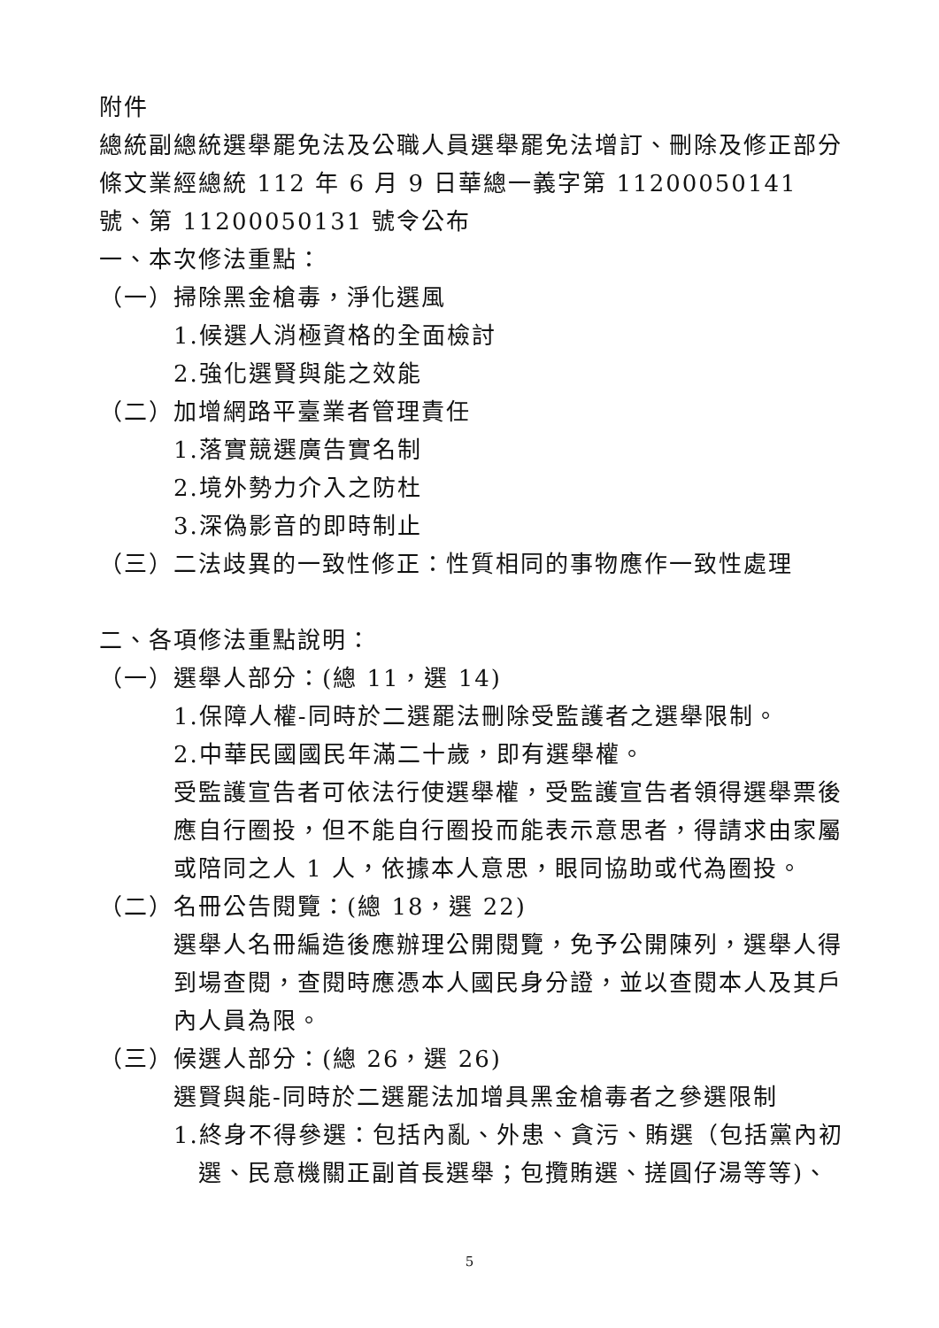附件
總統副總統選舉罷免法及公職人員選舉罷免法增訂、刪除及修正部分條文業經總統 112 年 6 月 9 日華總一義字第 11200050141 號、第 11200050131 號令公布
一、本次修法重點：
（一）掃除黑金槍毒，淨化選風
1.候選人消極資格的全面檢討
2.強化選賢與能之效能
（二）加增網路平臺業者管理責任
1.落實競選廣告實名制
2.境外勢力介入之防杜
3.深偽影音的即時制止
（三）二法歧異的一致性修正：性質相同的事物應作一致性處理
二、各項修法重點說明：
（一）選舉人部分：(總 11，選 14)
1.保障人權-同時於二選罷法刪除受監護者之選舉限制。
2.中華民國國民年滿二十歲，即有選舉權。
受監護宣告者可依法行使選舉權，受監護宣告者領得選舉票後應自行圈投，但不能自行圈投而能表示意思者，得請求由家屬或陪同之人 1 人，依據本人意思，眼同協助或代為圈投。
（二）名冊公告閱覽：(總 18，選 22)
選舉人名冊編造後應辦理公開閱覽，免予公開陳列，選舉人得到場查閱，查閱時應憑本人國民身分證，並以查閱本人及其戶內人員為限。
（三）候選人部分：(總 26，選 26)
選賢與能-同時於二選罷法加增具黑金槍毒者之參選限制
1.終身不得參選：包括內亂、外患、貪污、賄選（包括黨內初選、民意機關正副首長選舉；包攬賄選、搓圓仔湯等等)、
5